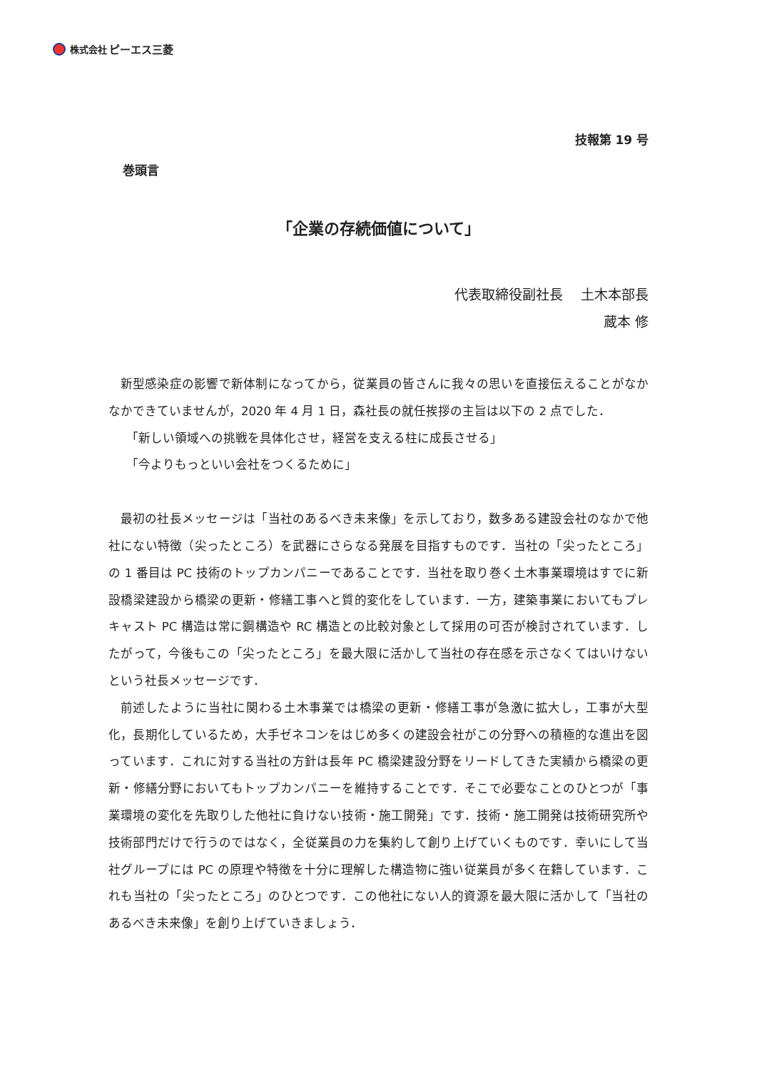株式会社 ピーエス三菱
技報第 19 号
巻頭言
「企業の存続価値について」
代表取締役副社長　 土木本部長
蔵本 修
新型感染症の影響で新体制になってから，従業員の皆さんに我々の思いを直接伝えることがなかなかできていませんが，2020 年 4 月 1 日，森社長の就任挨拶の主旨は以下の 2 点でした．
「新しい領域への挑戦を具体化させ，経営を支える柱に成長させる」
「今よりもっといい会社をつくるために」
最初の社長メッセージは「当社のあるべき未来像」を示しており，数多ある建設会社のなかで他社にない特徴（尖ったところ）を武器にさらなる発展を目指すものです．当社の「尖ったところ」の 1 番目は PC 技術のトップカンパニーであることです．当社を取り巻く土木事業環境はすでに新設橋梁建設から橋梁の更新・修繕工事へと質的変化をしています．一方，建築事業においてもプレキャスト PC 構造は常に鋼構造や RC 構造との比較対象として採用の可否が検討されています．したがって，今後もこの「尖ったところ」を最大限に活かして当社の存在感を示さなくてはいけないという社長メッセージです．
前述したように当社に関わる土木事業では橋梁の更新・修繕工事が急激に拡大し，工事が大型化，長期化しているため，大手ゼネコンをはじめ多くの建設会社がこの分野への積極的な進出を図っています．これに対する当社の方針は長年 PC 橋梁建設分野をリードしてきた実績から橋梁の更新・修繕分野においてもトップカンパニーを維持することです．そこで必要なことのひとつが「事業環境の変化を先取りした他社に負けない技術・施工開発」です．技術・施工開発は技術研究所や技術部門だけで行うのではなく，全従業員の力を集約して創り上げていくものです．幸いにして当社グループには PC の原理や特徴を十分に理解した構造物に強い従業員が多く在籍しています．これも当社の「尖ったところ」のひとつです．この他社にない人的資源を最大限に活かして「当社のあるべき未来像」を創り上げていきましょう．